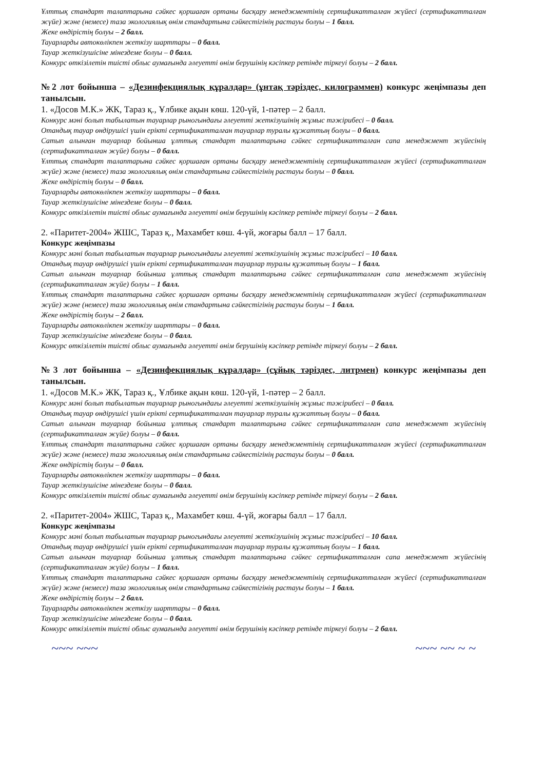Ұлттық стандарт талаптарына сәйкес қоршаған ортаны басқару менеджментінің сертификатталған жүйесі (сертификатталған жүйе) және (немесе) таза экологиялық өнім стандартына сәйкестігінің растауы болуы – 1 балл.
Жеке өндірістің болуы – 2 балл.
Тауарларды автокөлікпен жеткізу шарттары – 0 балл.
Тауар жеткізушісіне мінездеме болуы – 0 балл.
Конкурс өткізілетін тиісті облыс аумағында әлеуетті өнім берушінің кәсіпкер ретінде тіркеуі болуы – 2 балл.
№2 лот бойынша – «Дезинфекциялық құралдар» (ұнтақ тәріздес, килограммен) конкурс жеңімпазы деп танылсын.
1. «Досов М.К.» ЖК, Тараз қ., Ұлбике ақын көш. 120-үй, 1-пәтер – 2 балл.
Конкурс мәні болып табылатын тауарлар рыногындағы әлеуетті жеткізушінің жұмыс тәжірибесі – 0 балл.
Отандық тауар өндірушісі үшін ерікті сертификатталған тауарлар туралы құжаттың болуы – 0 балл.
Сатып алынған тауарлар бойынша ұлттық стандарт талаптарына сәйкес сертификатталған сапа менеджмент жүйесінің (сертификатталған жүйе) болуы – 0 балл.
Ұлттық стандарт талаптарына сәйкес қоршаған ортаны басқару менеджментінің сертификатталған жүйесі (сертификатталған жүйе) және (немесе) таза экологиялық өнім стандартына сәйкестігінің растауы болуы – 0 балл.
Жеке өндірістің болуы – 0 балл.
Тауарларды автокөлікпен жеткізу шарттары – 0 балл.
Тауар жеткізушісіне мінездеме болуы – 0 балл.
Конкурс өткізілетін тиісті облыс аумағында әлеуетті өнім берушінің кәсіпкер ретінде тіркеуі болуы – 2 балл.
2. «Паритет-2004» ЖШС, Тараз қ., Махамбет көш. 4-үй, жоғары балл – 17 балл.
Конкурс жеңімпазы
Конкурс мәні болып табылатын тауарлар рыногындағы әлеуетті жеткізушінің жұмыс тәжірибесі – 10 балл.
Отандық тауар өндірушісі үшін ерікті сертификатталған тауарлар туралы құжаттың болуы – 1 балл.
Сатып алынған тауарлар бойынша ұлттық стандарт талаптарына сәйкес сертификатталған сапа менеджмент жүйесінің (сертификатталған жүйе) болуы – 1 балл.
Ұлттық стандарт талаптарына сәйкес қоршаған ортаны басқару менеджментінің сертификатталған жүйесі (сертификатталған жүйе) және (немесе) таза экологиялық өнім стандартына сәйкестігінің растауы болуы – 1 балл.
Жеке өндірістің болуы – 2 балл.
Тауарларды автокөлікпен жеткізу шарттары – 0 балл.
Тауар жеткізушісіне мінездеме болуы – 0 балл.
Конкурс өткізілетін тиісті облыс аумағында әлеуетті өнім берушінің кәсіпкер ретінде тіркеуі болуы – 2 балл.
№3 лот бойынша – «Дезинфекциялық құралдар» (сұйық тәріздес, литрмен) конкурс жеңімпазы деп танылсын.
1. «Досов М.К.» ЖК, Тараз қ., Ұлбике ақын көш. 120-үй, 1-пәтер – 2 балл.
Конкурс мәні болып табылатын тауарлар рыногындағы әлеуетті жеткізушінің жұмыс тәжірибесі – 0 балл.
Отандық тауар өндірушісі үшін ерікті сертификатталған тауарлар туралы құжаттың болуы – 0 балл.
Сатып алынған тауарлар бойынша ұлттық стандарт талаптарына сәйкес сертификатталған сапа менеджмент жүйесінің (сертификатталған жүйе) болуы – 0 балл.
Ұлттық стандарт талаптарына сәйкес қоршаған ортаны басқару менеджментінің сертификатталған жүйесі (сертификатталған жүйе) және (немесе) таза экологиялық өнім стандартына сәйкестігінің растауы болуы – 0 балл.
Жеке өндірістің болуы – 0 балл.
Тауарларды автокөлікпен жеткізу шарттары – 0 балл.
Тауар жеткізушісіне мінездеме болуы – 0 балл.
Конкурс өткізілетін тиісті облыс аумағында әлеуетті өнім берушінің кәсіпкер ретінде тіркеуі болуы – 2 балл.
2. «Паритет-2004» ЖШС, Тараз қ., Махамбет көш. 4-үй, жоғары балл – 17 балл.
Конкурс жеңімпазы
Конкурс мәні болып табылатын тауарлар рыногындағы әлеуетті жеткізушінің жұмыс тәжірибесі – 10 балл.
Отандық тауар өндірушісі үшін ерікті сертификатталған тауарлар туралы құжаттың болуы – 1 балл.
Сатып алынған тауарлар бойынша ұлттық стандарт талаптарына сәйкес сертификатталған сапа менеджмент жүйесінің (сертификатталған жүйе) болуы – 1 балл.
Ұлттық стандарт талаптарына сәйкес қоршаған ортаны басқару менеджментінің сертификатталған жүйесі (сертификатталған жүйе) және (немесе) таза экологиялық өнім стандартына сәйкестігінің растауы болуы – 1 балл.
Жеке өндірістің болуы – 2 балл.
Тауарларды автокөлікпен жеткізу шарттары – 0 балл.
Тауар жеткізушісіне мінездеме болуы – 0 балл.
Конкурс өткізілетін тиісті облыс аумағында әлеуетті өнім берушінің кәсіпкер ретінде тіркеуі болуы – 2 балл.
~~~ ~~~ ~~~ ~~ ~ ~